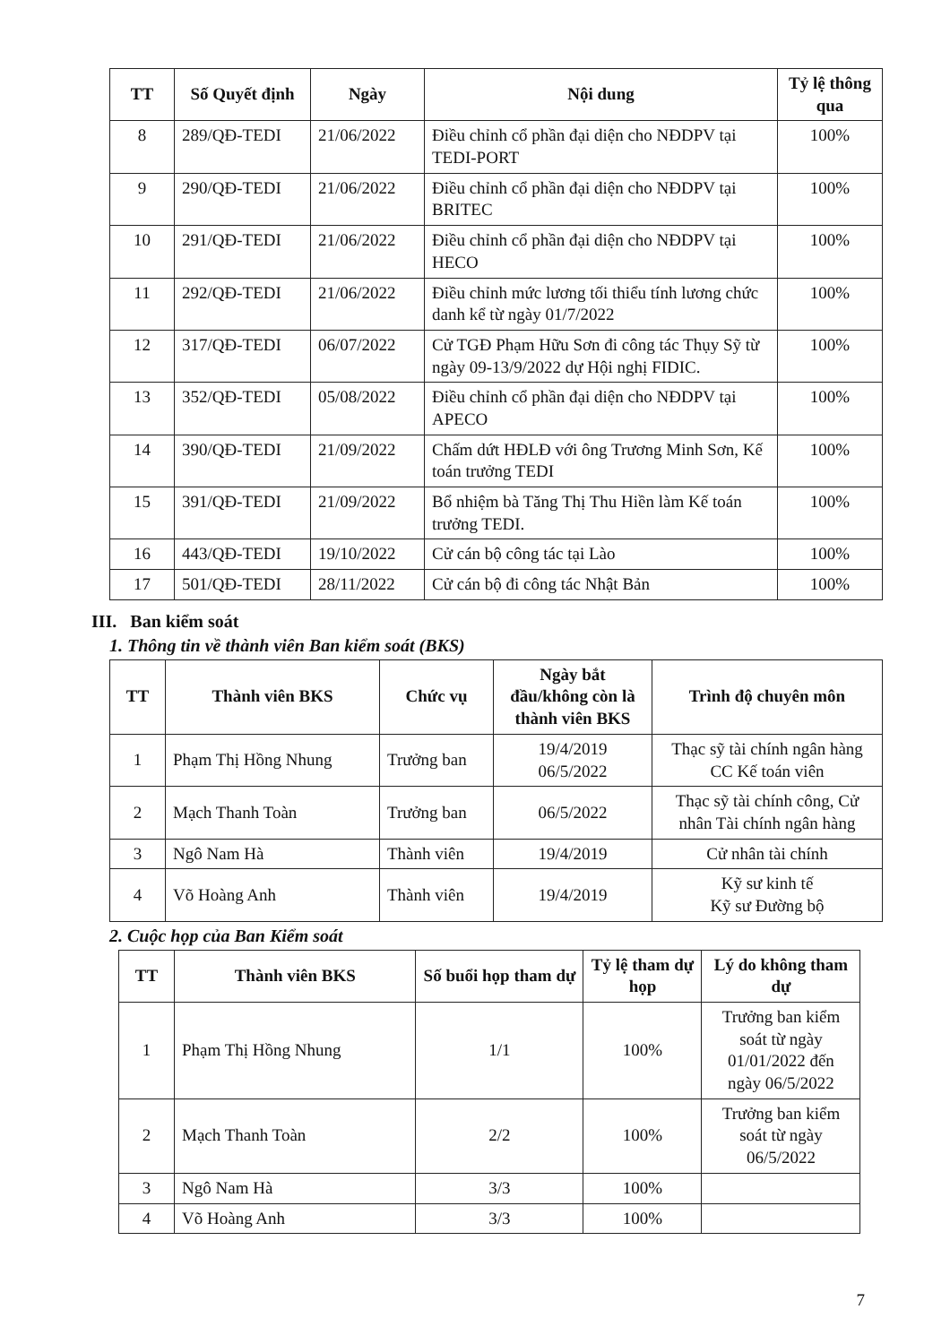| TT | Số Quyết định | Ngày | Nội dung | Tỷ lệ thông qua |
| --- | --- | --- | --- | --- |
| 8 | 289/QĐ-TEDI | 21/06/2022 | Điều chỉnh cổ phần đại diện cho NĐDPV tại TEDI-PORT | 100% |
| 9 | 290/QĐ-TEDI | 21/06/2022 | Điều chỉnh cổ phần đại diện cho NĐDPV tại BRITEC | 100% |
| 10 | 291/QĐ-TEDI | 21/06/2022 | Điều chỉnh cổ phần đại diện cho NĐDPV tại HECO | 100% |
| 11 | 292/QĐ-TEDI | 21/06/2022 | Điều chỉnh mức lương tối thiểu tính lương chức danh kể từ ngày 01/7/2022 | 100% |
| 12 | 317/QĐ-TEDI | 06/07/2022 | Cử TGĐ Phạm Hữu Sơn đi công tác Thụy Sỹ từ ngày 09-13/9/2022 dự Hội nghị FIDIC. | 100% |
| 13 | 352/QĐ-TEDI | 05/08/2022 | Điều chỉnh cổ phần đại diện cho NĐDPV tại APECO | 100% |
| 14 | 390/QĐ-TEDI | 21/09/2022 | Chấm dứt HĐLĐ với ông Trương Minh Sơn, Kế toán trưởng TEDI | 100% |
| 15 | 391/QĐ-TEDI | 21/09/2022 | Bổ nhiệm bà Tăng Thị Thu Hiền làm Kế toán trưởng TEDI. | 100% |
| 16 | 443/QĐ-TEDI | 19/10/2022 | Cử cán bộ công tác tại Lào | 100% |
| 17 | 501/QĐ-TEDI | 28/11/2022 | Cử cán bộ đi công tác Nhật Bản | 100% |
III. Ban kiểm soát
1. Thông tin về thành viên Ban kiểm soát (BKS)
| TT | Thành viên BKS | Chức vụ | Ngày bắt đầu/không còn là thành viên BKS | Trình độ chuyên môn |
| --- | --- | --- | --- | --- |
| 1 | Phạm Thị Hồng Nhung | Trưởng ban | 19/4/2019 06/5/2022 | Thạc sỹ tài chính ngân hàng CC Kế toán viên |
| 2 | Mạch Thanh Toàn | Trưởng ban | 06/5/2022 | Thạc sỹ tài chính công, Cử nhân Tài chính ngân hàng |
| 3 | Ngô Nam Hà | Thành viên | 19/4/2019 | Cử nhân tài chính |
| 4 | Võ Hoàng Anh | Thành viên | 19/4/2019 | Kỹ sư kinh tế Kỹ sư Đường bộ |
2. Cuộc họp của Ban Kiểm soát
| TT | Thành viên BKS | Số buổi họp tham dự | Tỷ lệ tham dự họp | Lý do không tham dự |
| --- | --- | --- | --- | --- |
| 1 | Phạm Thị Hồng Nhung | 1/1 | 100% | Trưởng ban kiểm soát từ ngày 01/01/2022 đến ngày 06/5/2022 |
| 2 | Mạch Thanh Toàn | 2/2 | 100% | Trưởng ban kiểm soát từ ngày 06/5/2022 |
| 3 | Ngô Nam Hà | 3/3 | 100% | |
| 4 | Võ Hoàng Anh | 3/3 | 100% | |
7